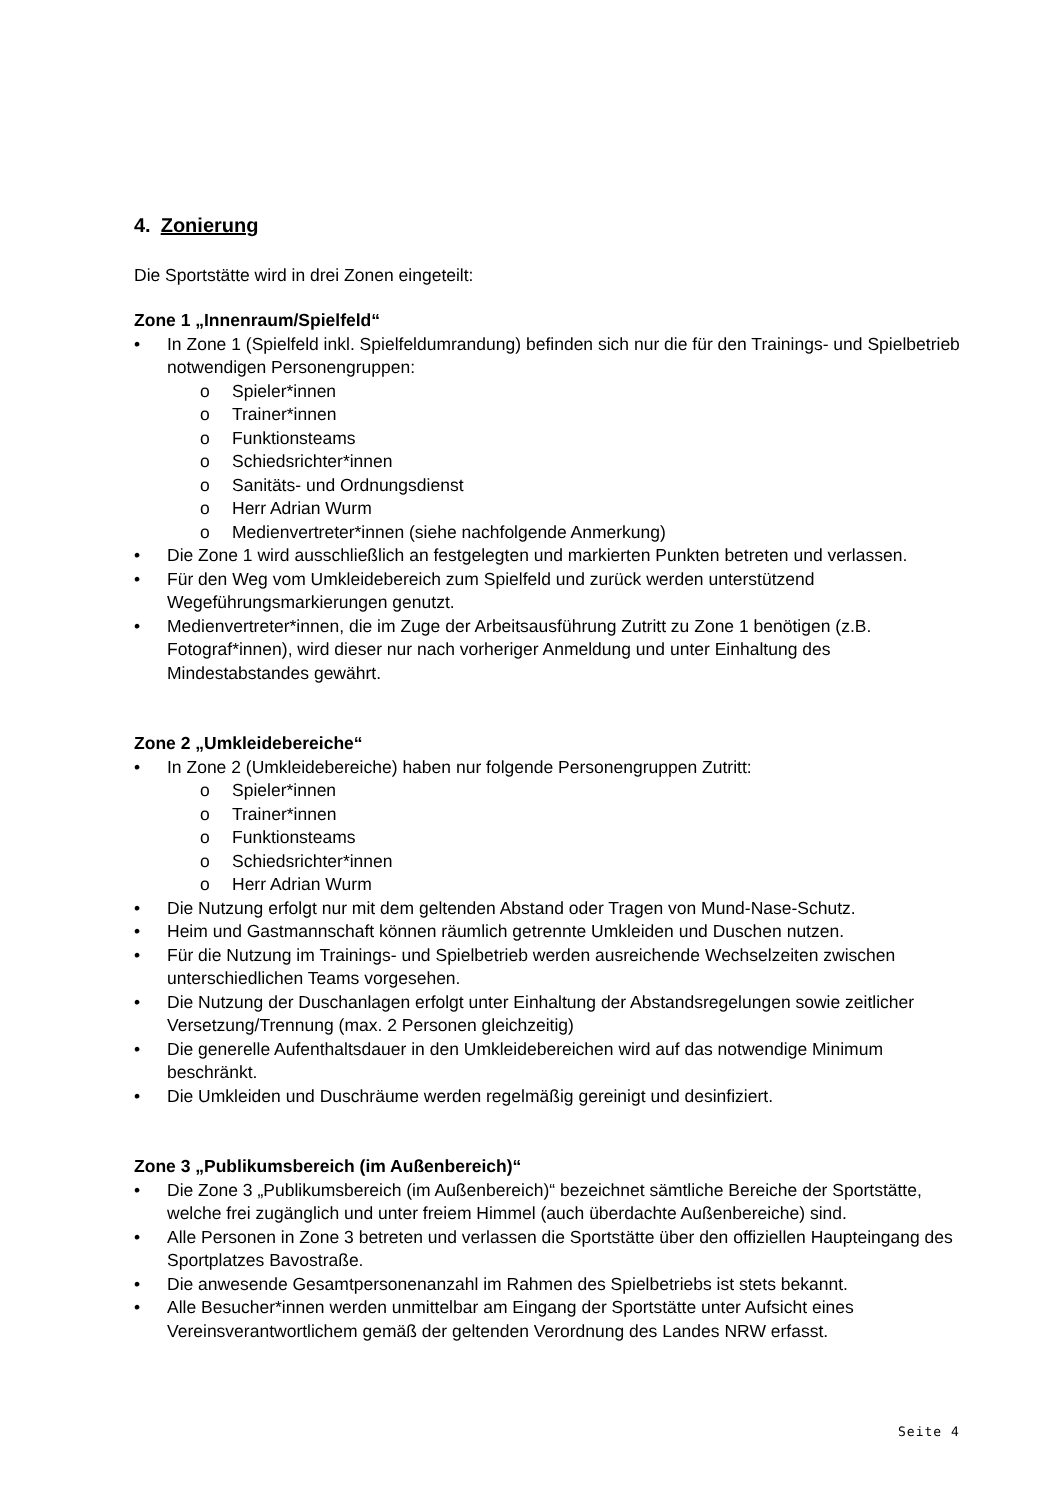4. Zonierung
Die Sportstätte wird in drei Zonen eingeteilt:
Zone 1 „Innenraum/Spielfeld“
• In Zone 1 (Spielfeld inkl. Spielfeldumrandung) befinden sich nur die für den Trainings- und Spielbetrieb notwendigen Personengruppen:
o Spieler*innen
o Trainer*innen
o Funktionsteams
o Schiedsrichter*innen
o Sanitäts- und Ordnungsdienst
o Herr Adrian Wurm
o Medienvertreter*innen (siehe nachfolgende Anmerkung)
• Die Zone 1 wird ausschließlich an festgelegten und markierten Punkten betreten und verlassen.
• Für den Weg vom Umkleidebereich zum Spielfeld und zurück werden unterstützend Wegeführungsmarkierungen genutzt.
• Medienvertreter*innen, die im Zuge der Arbeitsausführung Zutritt zu Zone 1 benötigen (z.B. Fotograf*innen), wird dieser nur nach vorheriger Anmeldung und unter Einhaltung des Mindestabstandes gewährt.
Zone 2 „Umkleidebereiche“
• In Zone 2 (Umkleidebereiche) haben nur folgende Personengruppen Zutritt:
o Spieler*innen
o Trainer*innen
o Funktionsteams
o Schiedsrichter*innen
o Herr Adrian Wurm
• Die Nutzung erfolgt nur mit dem geltenden Abstand oder Tragen von Mund-Nase-Schutz.
• Heim und Gastmannschaft können räumlich getrennte Umkleiden und Duschen nutzen.
• Für die Nutzung im Trainings- und Spielbetrieb werden ausreichende Wechselzeiten zwischen unterschiedlichen Teams vorgesehen.
• Die Nutzung der Duschanlagen erfolgt unter Einhaltung der Abstandsregelungen sowie zeitlicher Versetzung/Trennung (max. 2 Personen gleichzeitig)
• Die generelle Aufenthaltsdauer in den Umkleidebereichen wird auf das notwendige Minimum beschränkt.
• Die Umkleiden und Duschräume werden regelmäßig gereinigt und desinfiziert.
Zone 3 „Publikumsbereich (im Außenbereich)“
• Die Zone 3 „Publikumsbereich (im Außenbereich)“ bezeichnet sämtliche Bereiche der Sportstätte, welche frei zugänglich und unter freiem Himmel (auch überdachte Außenbereiche) sind.
• Alle Personen in Zone 3 betreten und verlassen die Sportstätte über den offiziellen Haupteingang des Sportplatzes Bavostraße.
• Die anwesende Gesamtpersonenanzahl im Rahmen des Spielbetriebs ist stets bekannt.
• Alle Besucher*innen werden unmittelbar am Eingang der Sportstätte unter Aufsicht eines Vereinsverantwortlichem gemäß der geltenden Verordnung des Landes NRW erfasst.
Seite 4